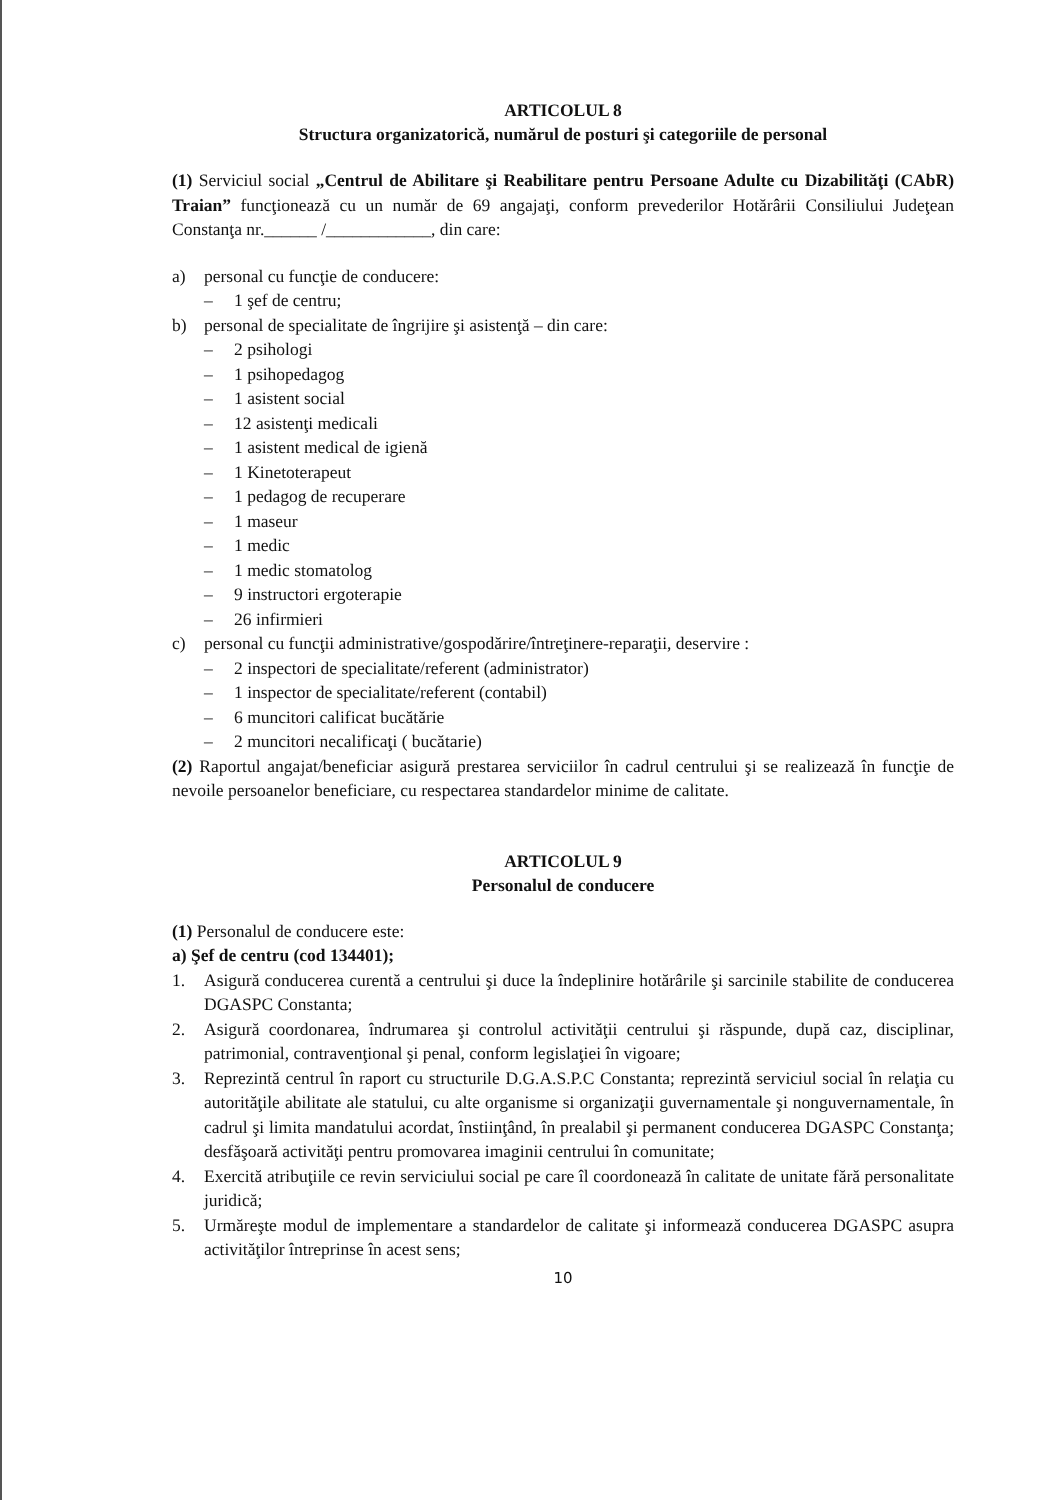ARTICOLUL 8
Structura organizatorică, numărul de posturi şi categoriile de personal
(1) Serviciul social „Centrul de Abilitare şi Reabilitare pentru Persoane Adulte cu Dizabilităţi (CAbR) Traian” funcţionează cu un număr de 69 angajaţi, conform prevederilor Hotărârii Consiliului Judeţean Constanţa nr.______ /____________, din care:
a) personal cu funcţie de conducere:
– 1 şef de centru;
b) personal de specialitate de îngrijire şi asistenţă – din care:
– 2 psihologi
– 1 psihopedagog
– 1 asistent social
– 12 asistenţi medicali
– 1 asistent medical de igienă
– 1 Kinetoterapeut
– 1 pedagog de recuperare
– 1 maseur
– 1 medic
– 1 medic stomatolog
– 9 instructori ergoterapie
– 26 infirmieri
c) personal cu funcţii administrative/gospodărire/întreţinere-reparaţii, deservire :
– 2 inspectori de specialitate/referent (administrator)
– 1 inspector de specialitate/referent (contabil)
– 6 muncitori calificat bucătărie
– 2 muncitori necalificaţi ( bucătarie)
(2) Raportul angajat/beneficiar asigură prestarea serviciilor în cadrul centrului şi se realizează în funcţie de nevoile persoanelor beneficiare, cu respectarea standardelor minime de calitate.
ARTICOLUL 9
Personalul de conducere
(1) Personalul de conducere este:
a) Şef de centru (cod 134401);
1. Asigură conducerea curentă a centrului şi duce la îndeplinire hotărârile şi sarcinile stabilite de conducerea DGASPC Constanta;
2. Asigură coordonarea, îndrumarea şi controlul activităţii centrului şi răspunde, după caz, disciplinar, patrimonial, contravenţional şi penal, conform legislaţiei în vigoare;
3. Reprezintă centrul în raport cu structurile D.G.A.S.P.C Constanta; reprezintă serviciul social în relaţia cu autorităţile abilitate ale statului, cu alte organisme si organizaţii guvernamentale şi nonguvernamentale, în cadrul şi limita mandatului acordat, înstiinţând, în prealabil şi permanent conducerea DGASPC Constanţa; desfăşoară activităţi pentru promovarea imaginii centrului în comunitate;
4. Exercită atribuţiile ce revin serviciului social pe care îl coordonează în calitate de unitate fără personalitate juridică;
5. Urmăreşte modul de implementare a standardelor de calitate şi informează conducerea DGASPC asupra activităţilor întreprinse în acest sens;
10